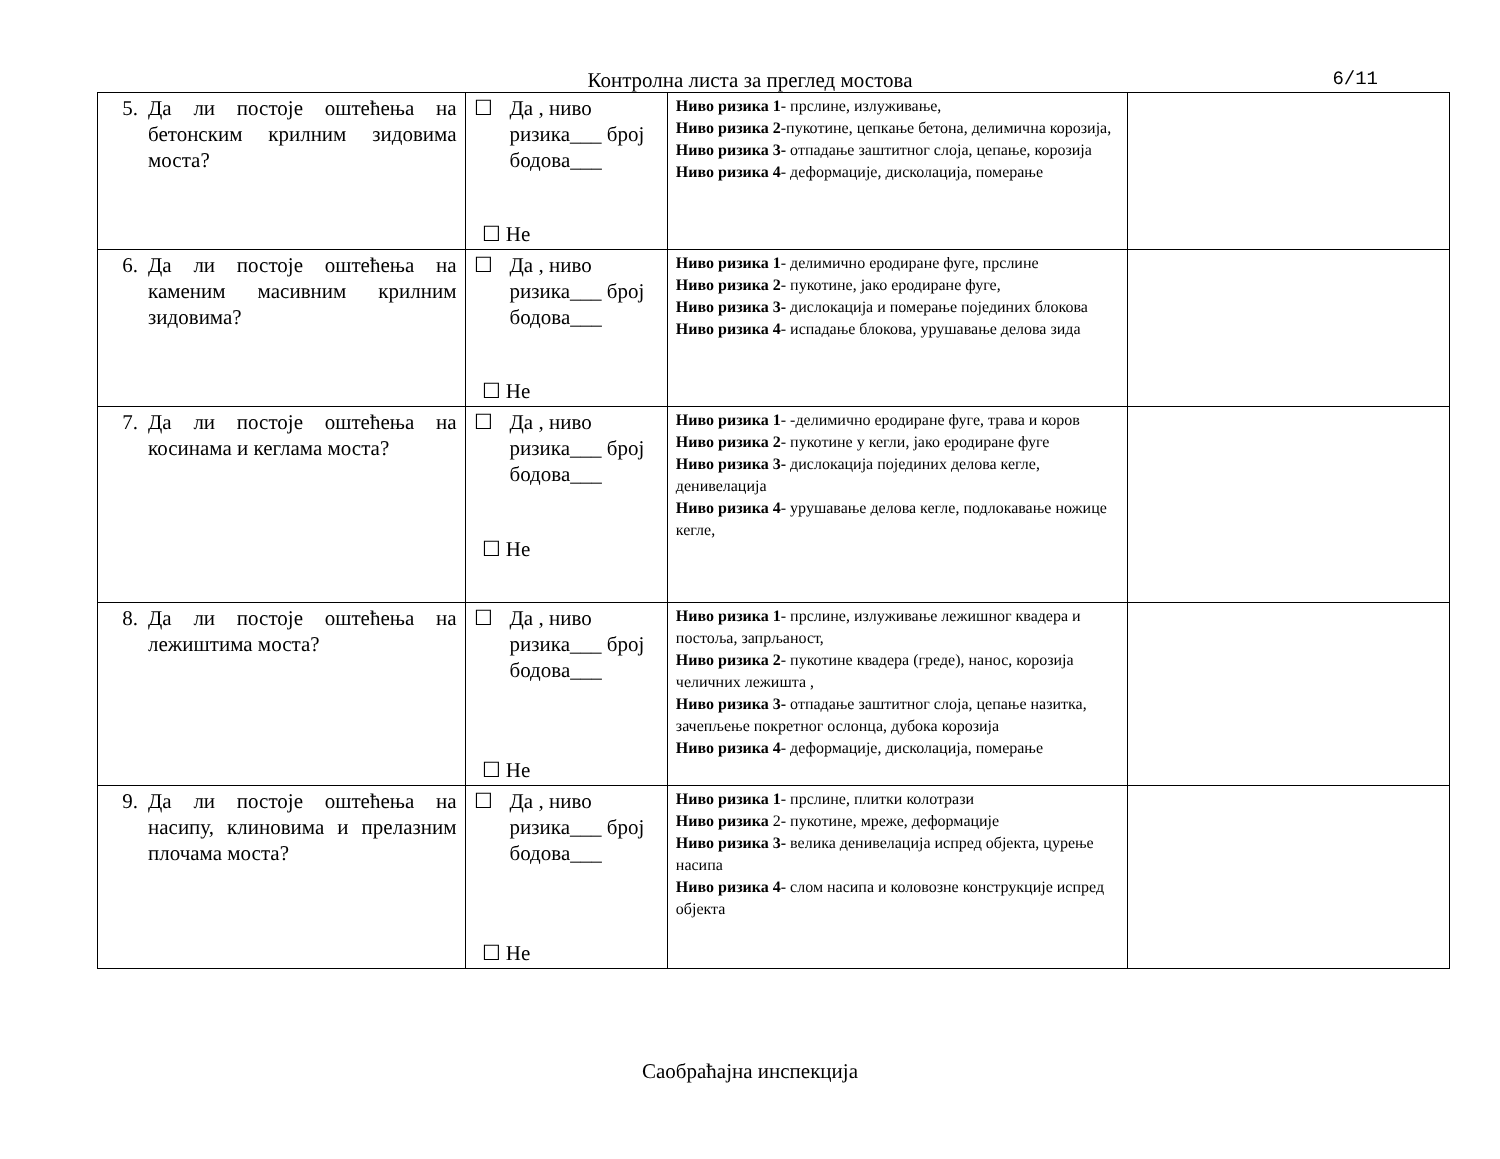Контролна листа за преглед мостова
6/11
| 5. Да ли постоје оштећења на бетонским крилним зидовима моста? | ☐ Да , ниво ризика___ број бодова___ ☐ Не | Ниво ризика 1 - прслине, излуживање, Ниво ризика 2 -пукотине, цепкање бетона, делимична корозија, Ниво ризика 3- отпадање заштитног слоја, цепање, корозија Ниво ризика 4 - деформације, дисколација, померање | |
| 6. Да ли постоје оштећења на каменим масивним крилним зидовима? | ☐ Да , ниво ризика___ број бодова___ ☐ Не | Ниво ризика 1 - делимично еродиране фуге, прслине Ниво ризика 2 - пукотине, јако еродиране фуге, Ниво ризика 3- дислокација и померање појединих блокова Ниво ризика 4 - испадање блокова, урушавање делова зида | |
| 7. Да ли постоје оштећења на косинама и кеглама моста? | ☐ Да , ниво ризика___ број бодова___ ☐ Не | Ниво ризика 1 - -делимично еродиране фуге, трава и коров Ниво ризика 2 - пукотине у кегли, јако еродиране фуге Ниво ризика 3- дислокација појединих делова кегле, денивелација Ниво ризика 4 - урушавање делова кегле, подлокавање ножице кегле, | |
| 8. Да ли постоје оштећења на лежиштима моста? | ☐ Да , ниво ризика___ број бодова___ ☐ Не | Ниво ризика 1 - прслине, излуживање лежишног квадера и постоља, запрљаност, Ниво ризика 2 - пукотине квадера (греде), нанос, корозија челичних лежишта , Ниво ризика 3- отпадање заштитног слоја, цепање назитка, зачепљење покретног ослонца, дубока корозија Ниво ризика 4 - деформације, дисколација, померање | |
| 9. Да ли постоје оштећења на насипу, клиновима и прелазним плочама моста? | ☐ Да , ниво ризика___ број бодова___ ☐ Не | Ниво ризика 1 - прслине, плитки колотрази Ниво ризика 2- пукотине, мреже, деформације Ниво ризика 3- велика денивелација испред објекта, цурење насипа Ниво ризика 4 - слом насипа и коловозне конструкције испред објекта | |
Саобраћајна инспекција